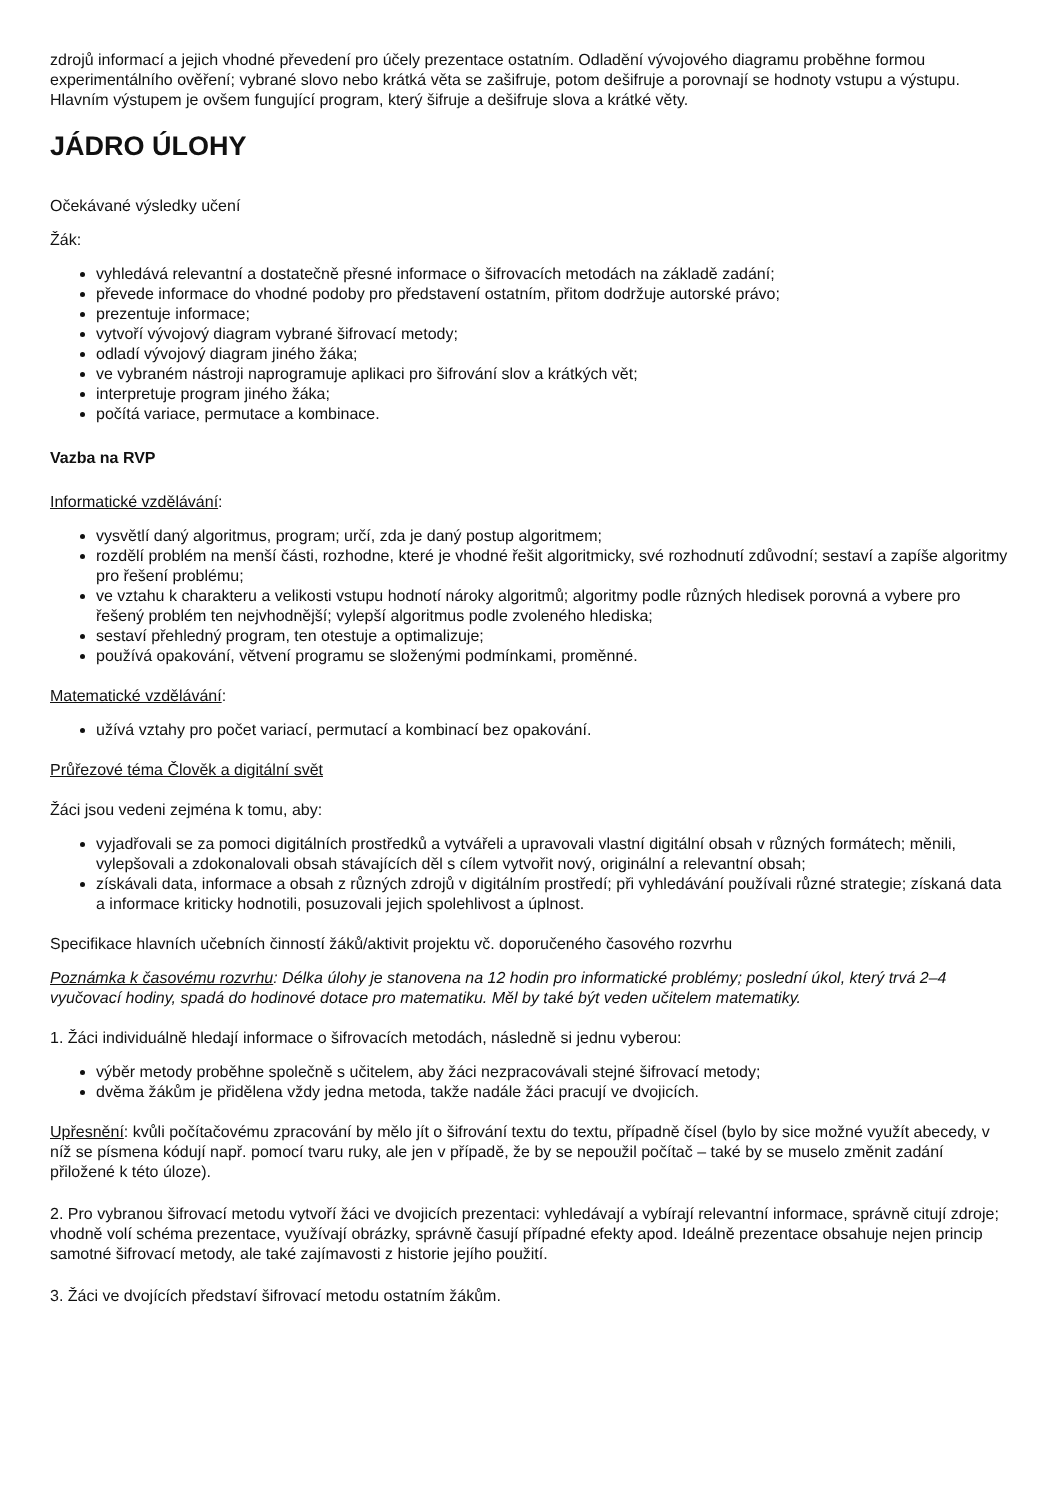zdrojů informací a jejich vhodné převedení pro účely prezentace ostatním. Odladění vývojového diagramu proběhne formou experimentálního ověření; vybrané slovo nebo krátká věta se zašifruje, potom dešifruje a porovnají se hodnoty vstupu a výstupu. Hlavním výstupem je ovšem fungující program, který šifruje a dešifruje slova a krátké věty.
JÁDRO ÚLOHY
Očekávané výsledky učení
Žák:
vyhledává relevantní a dostatečně přesné informace o šifrovacích metodách na základě zadání;
převede informace do vhodné podoby pro představení ostatním, přitom dodržuje autorské právo;
prezentuje informace;
vytvoří vývojový diagram vybrané šifrovací metody;
odladí vývojový diagram jiného žáka;
ve vybraném nástroji naprogramuje aplikaci pro šifrování slov a krátkých vět;
interpretuje program jiného žáka;
počítá variace, permutace a kombinace.
Vazba na RVP
Informatické vzdělávání:
vysvětlí daný algoritmus, program; určí, zda je daný postup algoritmem;
rozdělí problém na menší části, rozhodne, které je vhodné řešit algoritmicky, své rozhodnutí zdůvodní; sestaví a zapíše algoritmy pro řešení problému;
ve vztahu k charakteru a velikosti vstupu hodnotí nároky algoritmů; algoritmy podle různých hledisek porovná a vybere pro řešený problém ten nejvhodnější; vylepší algoritmus podle zvoleného hlediska;
sestaví přehledný program, ten otestuje a optimalizuje;
používá opakování, větvení programu se složenými podmínkami, proměnné.
Matematické vzdělávání:
užívá vztahy pro počet variací, permutací a kombinací bez opakování.
Průřezové téma Člověk a digitální svět
Žáci jsou vedeni zejména k tomu, aby:
vyjadřovali se za pomoci digitálních prostředků a vytvářeli a upravovali vlastní digitální obsah v různých formátech; měnili, vylepšovali a zdokonalovali obsah stávajících děl s cílem vytvořit nový, originální a relevantní obsah;
získávali data, informace a obsah z různých zdrojů v digitálním prostředí; při vyhledávání používali různé strategie; získaná data a informace kriticky hodnotili, posuzovali jejich spolehlivost a úplnost.
Specifikace hlavních učebních činností žáků/aktivit projektu vč. doporučeného časového rozvrhu
Poznámka k časovému rozvrhu: Délka úlohy je stanovena na 12 hodin pro informatické problémy; poslední úkol, který trvá 2–4 vyučovací hodiny, spadá do hodinové dotace pro matematiku. Měl by také být veden učitelem matematiky.
1. Žáci individuálně hledají informace o šifrovacích metodách, následně si jednu vyberou:
výběr metody proběhne společně s učitelem, aby žáci nezpracovávali stejné šifrovací metody;
dvěma žákům je přidělena vždy jedna metoda, takže nadále žáci pracují ve dvojicích.
Upřesnění: kvůli počítačovému zpracování by mělo jít o šifrování textu do textu, případně čísel (bylo by sice možné využít abecedy, v níž se písmena kódují např. pomocí tvaru ruky, ale jen v případě, že by se nepoužil počítač – také by se muselo změnit zadání přiložené k této úloze).
2. Pro vybranou šifrovací metodu vytvoří žáci ve dvojicích prezentaci: vyhledávají a vybírají relevantní informace, správně citují zdroje; vhodně volí schéma prezentace, využívají obrázky, správně časují případné efekty apod. Ideálně prezentace obsahuje nejen princip samotné šifrovací metody, ale také zajímavosti z historie jejího použití.
3. Žáci ve dvojících představí šifrovací metodu ostatním žákům.